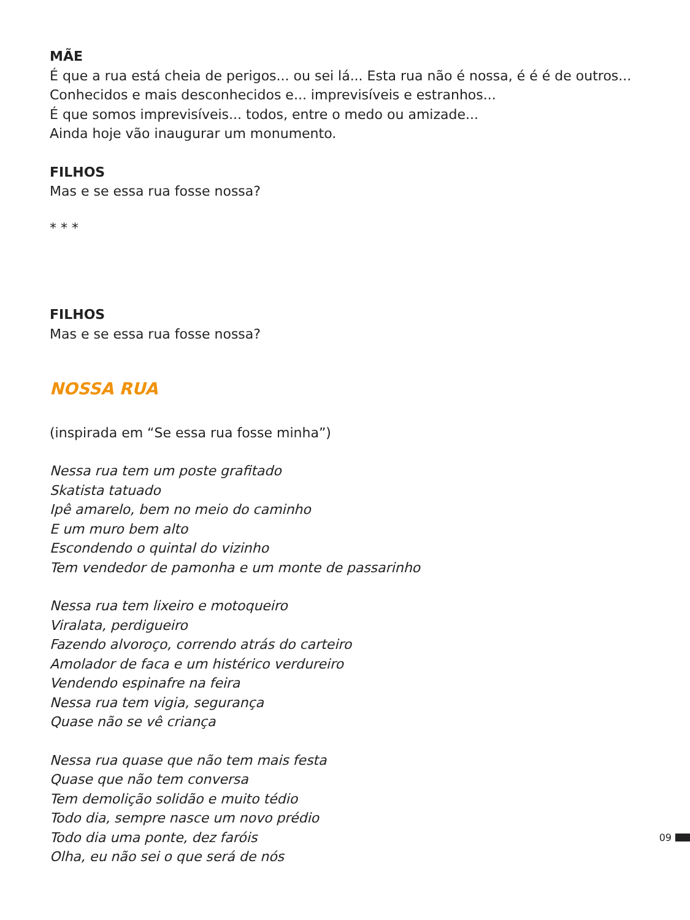MÃE
É que a rua está cheia de perigos... ou sei lá... Esta rua não é nossa, é é é de outros...
Conhecidos e mais desconhecidos e... imprevisíveis e estranhos...
É que somos imprevisíveis... todos, entre o medo ou amizade...
Ainda hoje vão inaugurar um monumento.
FILHOS
Mas e se essa rua fosse nossa?
* * *
FILHOS
Mas e se essa rua fosse nossa?
NOSSA RUA
(inspirada em “Se essa rua fosse minha”)
Nessa rua tem um poste grafitado
Skatista tatuado
Ipê amarelo, bem no meio do caminho
E um muro bem alto
Escondendo o quintal do vizinho
Tem vendedor de pamonha e um monte de passarinho
Nessa rua tem lixeiro e motoqueiro
Viralata, perdigueiro
Fazendo alvoroço, correndo atrás do carteiro
Amolador de faca e um histérico verdureiro
Vendendo espinafre na feira
Nessa rua tem vigia, segurança
Quase não se vê criança
Nessa rua quase que não tem mais festa
Quase que não tem conversa
Tem demolição solidão e muito tédio
Todo dia, sempre nasce um novo prédio
Todo dia uma ponte, dez faróis
Olha, eu não sei o que será de nós
09